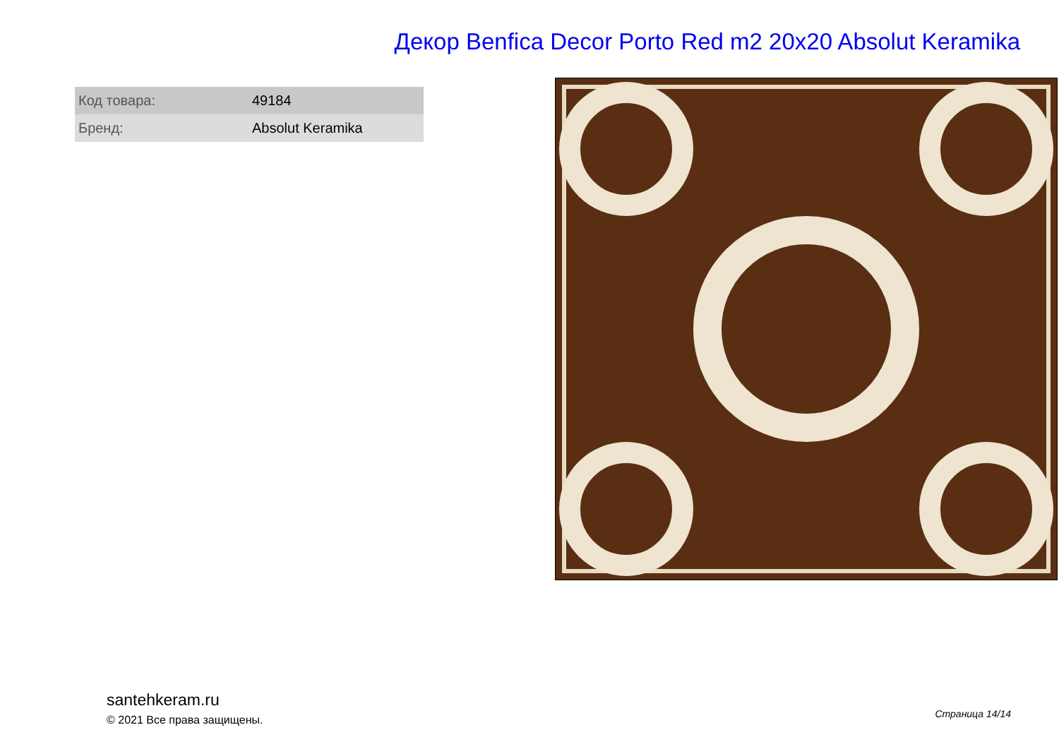Декор Benfica Decor Porto Red m2 20x20 Absolut Keramika
| Код товара: | 49184 |
| Бренд: | Absolut Keramika |
santehkeram.ru
© 2021 Все права защищены.
Страница 14/14